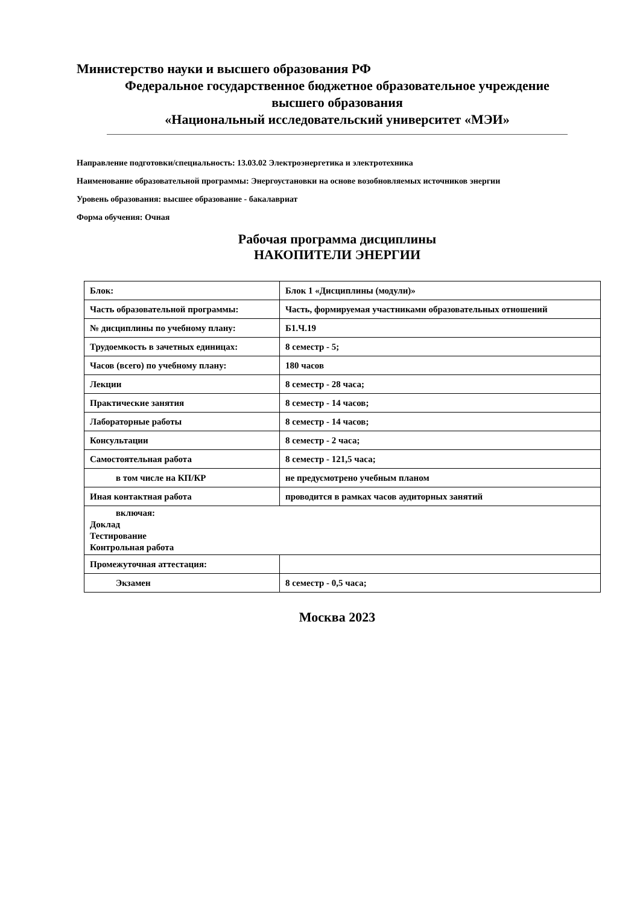Министерство науки и высшего образования РФ
Федеральное государственное бюджетное образовательное учреждение
высшего образования
«Национальный исследовательский университет «МЭИ»
Направление подготовки/специальность: 13.03.02 Электроэнергетика и электротехника
Наименование образовательной программы: Энергоустановки на основе возобновляемых источников энергии
Уровень образования: высшее образование - бакалавриат
Форма обучения: Очная
Рабочая программа дисциплины
НАКОПИТЕЛИ ЭНЕРГИИ
| Блок: | Блок 1 «Дисциплины (модули)» |
| Часть образовательной программы: | Часть, формируемая участниками образовательных отношений |
| № дисциплины по учебному плану: | Б1.Ч.19 |
| Трудоемкость в зачетных единицах: | 8 семестр - 5; |
| Часов (всего) по учебному плану: | 180 часов |
| Лекции | 8 семестр - 28 часа; |
| Практические занятия | 8 семестр - 14 часов; |
| Лабораторные работы | 8 семестр - 14 часов; |
| Консультации | 8 семестр - 2 часа; |
| Самостоятельная работа | 8 семестр - 121,5 часа; |
| в том числе на КП/КР | не предусмотрено учебным планом |
| Иная контактная работа | проводится в рамках часов аудиторных занятий |
| включая: Доклад Тестирование Контрольная работа | |
| Промежуточная аттестация: | |
| Экзамен | 8 семестр - 0,5 часа; |
Москва 2023